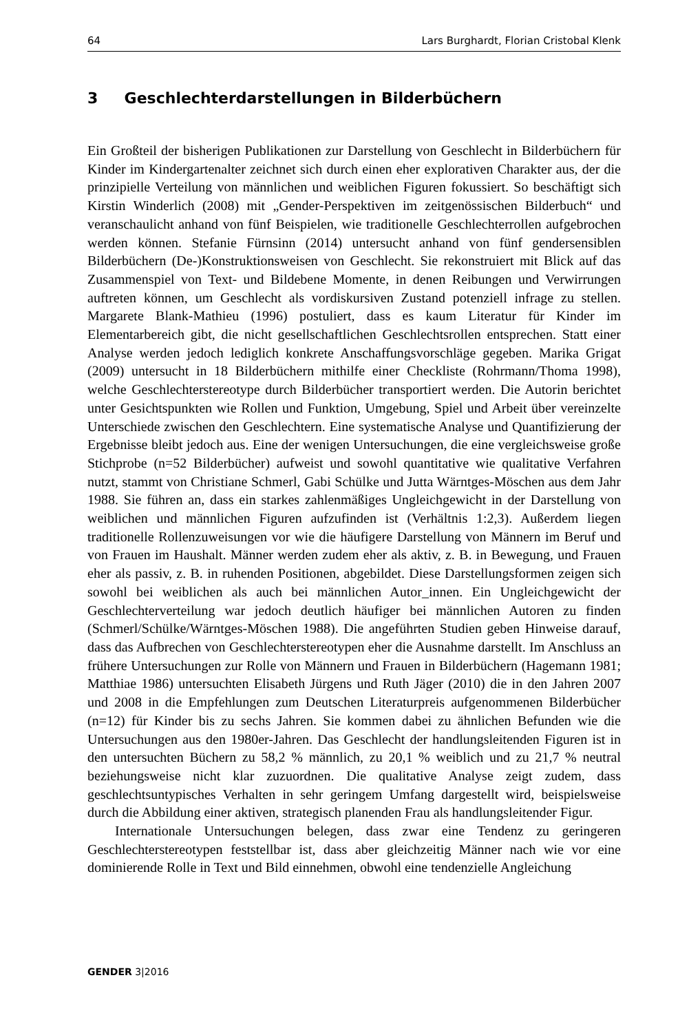64 Lars Burghardt, Florian Cristobal Klenk
3 Geschlechterdarstellungen in Bilderbüchern
Ein Großteil der bisherigen Publikationen zur Darstellung von Geschlecht in Bilderbüchern für Kinder im Kindergartenalter zeichnet sich durch einen eher explorativen Charakter aus, der die prinzipielle Verteilung von männlichen und weiblichen Figuren fokussiert. So beschäftigt sich Kirstin Winderlich (2008) mit „Gender-Perspektiven im zeitgenössischen Bilderbuch“ und veranschaulicht anhand von fünf Beispielen, wie traditionelle Geschlechterrollen aufgebrochen werden können. Stefanie Fürnsinn (2014) untersucht anhand von fünf gendersensiblen Bilderbüchern (De-)Konstruktionsweisen von Geschlecht. Sie rekonstruiert mit Blick auf das Zusammenspiel von Text- und Bildebene Momente, in denen Reibungen und Verwirrungen auftreten können, um Geschlecht als vordiskursiven Zustand potenziell infrage zu stellen. Margarete Blank-Mathieu (1996) postuliert, dass es kaum Literatur für Kinder im Elementarbereich gibt, die nicht gesellschaftlichen Geschlechtsrollen entsprechen. Statt einer Analyse werden jedoch lediglich konkrete Anschaffungsvorschläge gegeben. Marika Grigat (2009) untersucht in 18 Bilderbüchern mithilfe einer Checkliste (Rohrmann/Thoma 1998), welche Geschlechterstereotype durch Bilderbücher transportiert werden. Die Autorin berichtet unter Gesichtspunkten wie Rollen und Funktion, Umgebung, Spiel und Arbeit über vereinzelte Unterschiede zwischen den Geschlechtern. Eine systematische Analyse und Quantifizierung der Ergebnisse bleibt jedoch aus. Eine der wenigen Untersuchungen, die eine vergleichsweise große Stichprobe (n=52 Bilderbücher) aufweist und sowohl quantitative wie qualitative Verfahren nutzt, stammt von Christiane Schmerl, Gabi Schülke und Jutta Wärntges-Möschen aus dem Jahr 1988. Sie führen an, dass ein starkes zahlenmäßiges Ungleichgewicht in der Darstellung von weiblichen und männlichen Figuren aufzufinden ist (Verhältnis 1:2,3). Außerdem liegen traditionelle Rollenzuweisungen vor wie die häufigere Darstellung von Männern im Beruf und von Frauen im Haushalt. Männer werden zudem eher als aktiv, z. B. in Bewegung, und Frauen eher als passiv, z. B. in ruhenden Positionen, abgebildet. Diese Darstellungsformen zeigen sich sowohl bei weiblichen als auch bei männlichen Autor_innen. Ein Ungleichgewicht der Geschlechterverteilung war jedoch deutlich häufiger bei männlichen Autoren zu finden (Schmerl/Schülke/Wärntges-Möschen 1988). Die angeführten Studien geben Hinweise darauf, dass das Aufbrechen von Geschlechterstereotypen eher die Ausnahme darstellt. Im Anschluss an frühere Untersuchungen zur Rolle von Männern und Frauen in Bilderbüchern (Hagemann 1981; Matthiae 1986) untersuchten Elisabeth Jürgens und Ruth Jäger (2010) die in den Jahren 2007 und 2008 in die Empfehlungen zum Deutschen Literaturpreis aufgenommenen Bilderbücher (n=12) für Kinder bis zu sechs Jahren. Sie kommen dabei zu ähnlichen Befunden wie die Untersuchungen aus den 1980er-Jahren. Das Geschlecht der handlungsleitenden Figuren ist in den untersuchten Büchern zu 58,2 % männlich, zu 20,1 % weiblich und zu 21,7 % neutral beziehungsweise nicht klar zuzuordnen. Die qualitative Analyse zeigt zudem, dass geschlechtsuntypisches Verhalten in sehr geringem Umfang dargestellt wird, beispielsweise durch die Abbildung einer aktiven, strategisch planenden Frau als handlungsleitender Figur.
Internationale Untersuchungen belegen, dass zwar eine Tendenz zu geringeren Geschlechterstereotypen feststellbar ist, dass aber gleichzeitig Männer nach wie vor eine dominierende Rolle in Text und Bild einnehmen, obwohl eine tendenzielle Angleichung
GENDER 3|2016